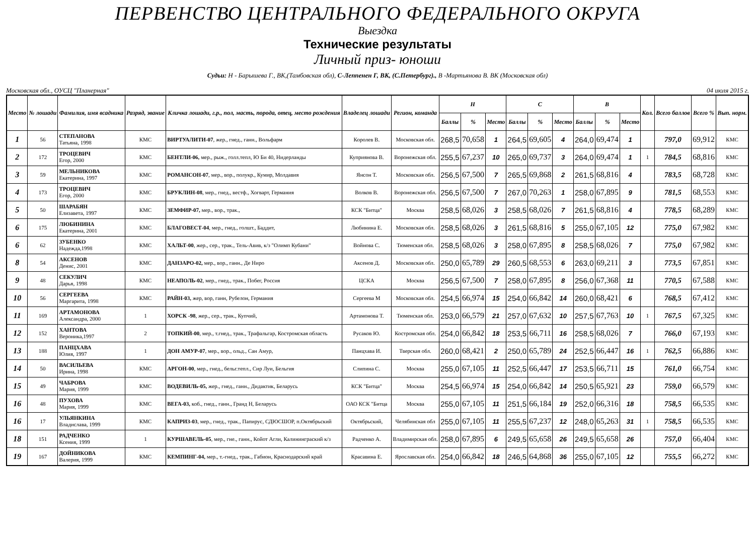ПЕРВЕНСТВО ЦЕНТРАЛЬНОГО ФЕДЕРАЛЬНОГО ОКРУГА
Выездка
Технические результаты
Личный приз- юноши
Судьи: Н - Барышева Г., ВК,(Тамбовская обл), С-Леппенен Г, ВК, (С.Петербург)., В -Мартьянова В. ВК (Московская обл)
Московская обл., ОУСЦ "Планерная" 04 июля 2015 г.
| Место | № лошади | Фамилия, имя всадника | Разряд, звание | Кличка лошади, г.р., пол, масть, порода, отец, место рождения | Владелец лошади | Регион, команда | Н | | | С | | | В | | | Кол. | Всего баллов | Всего % | Вып. норм. |
| --- | --- | --- | --- | --- | --- | --- | --- | --- | --- | --- | --- | --- | --- | --- | --- | --- | --- | --- | --- |
| | | | | | | | Баллы | % | Место | Баллы | % | Место | Баллы | % | Место | | | | |
| 1 | 56 | СТЕПАНОВА Татьяна, 1998 | КМС | ВИРТУАЛИТИ-07 , жер., гнед., ганн., Вольфарм | Королев В. | Московская обл. | 268,5 | 70,658 | 1 | 264,5 | 69,605 | 4 | 264,0 | 69,474 | 1 | | 797,0 | 69,912 | КМС |
| 2 | 172 | ТРОЦЕВИЧ Егор, 2000 | КМС | БЕНТЛИ-06, мер., рыж., голл.тепл, Ю Би 40, Нидерланды | Куприянова В. | Воронежская обл. | 255,5 | 67,237 | 10 | 265,0 | 69,737 | 3 | 264,0 | 69,474 | 1 | 1 | 784,5 | 68,816 | КМС |
| 3 | 59 | МЕЛЬНИКОВА Екатерина, 1997 | КМС | РОМАНСОН-07 , мер., вор., полукр., Кумир, Молдавия | Янсон Т. | Московская обл. | 256,5 | 67,500 | 7 | 265,5 | 69,868 | 2 | 261,5 | 68,816 | 4 | | 783,5 | 68,728 | КМС |
| 4 | 173 | ТРОЦЕВИЧ Егор, 2000 | КМС | БРУКЛИН-08 , мер., гнед., вестф., Хогварт, Германия | Волков В. | Воронежская обл. | 256,5 | 67,500 | 7 | 267,0 | 70,263 | 1 | 258,0 | 67,895 | 9 | | 781,5 | 68,553 | КМС |
| 5 | 50 | ШАРАБЯН Елизавета, 1997 | КМС | ЗЕМФИР-07, мер., вор., трак., | КСК "Битца" | Москва | 258,5 | 68,026 | 3 | 258,5 | 68,026 | 7 | 261,5 | 68,816 | 4 | | 778,5 | 68,289 | КМС |
| 6 | 175 | ЛЮБИНИНА Екатерина, 2001 | КМС | БЛАГОВЕСТ-04 , мер., гнед., голшт., Баддит, | Любинина Е. | Московская обл. | 258,5 | 68,026 | 3 | 261,5 | 68,816 | 5 | 255,0 | 67,105 | 12 | | 775,0 | 67,982 | КМС |
| 6 | 62 | ЗУБЕНКО Надежда,1998 | КМС | ХАЛЬТ-00 , жер., сер., трак., Тель-Авив, к/з "Олимп Кубани" | Войнова С. | Тюменская обл. | 258,5 | 68,026 | 3 | 258,0 | 67,895 | 8 | 258,5 | 68,026 | 7 | | 775,0 | 67,982 | КМС |
| 8 | 54 | АКСЕНОВ Денис, 2001 | КМС | ДАНЗАРО-02, мер., вор., ганн., Де Ниро | Аксенов Д. | Московская обл. | 250,0 | 65,789 | 29 | 260,5 | 68,553 | 6 | 263,0 | 69,211 | 3 | | 773,5 | 67,851 | КМС |
| 9 | 48 | СЕКУЛИЧ Дарья, 1998 | КМС | НЕАПОЛЬ-02 , мер., гнед., трак., Побег, Россия | ЦСКА | Москва | 256,5 | 67,500 | 7 | 258,0 | 67,895 | 8 | 256,0 | 67,368 | 11 | | 770,5 | 67,588 | КМС |
| 10 | 56 | СЕРГЕЕВА Маргарита, 1998 | КМС | РАЙН-03, жер, вор, ганн, Рубелон, Германия | Сергеева М | Московская обл. | 254,5 | 66,974 | 15 | 254,0 | 66,842 | 14 | 260,0 | 68,421 | 6 | | 768,5 | 67,412 | КМС |
| 11 | 169 | АРТАМОНОВА Александра, 2000 | 1 | ХОРСК -98 , жер., сер., трак., Купчий, | Артамонова Т. | Тюменская обл. | 253,0 | 66,579 | 21 | 257,0 | 67,632 | 10 | 257,5 | 67,763 | 10 | 1 | 767,5 | 67,325 | КМС |
| 12 | 152 | ХАНТОВА Вероника,1997 | 2 | ТОПКИЙ-00 , мер., т.гнед., трак., Трафальгар, Костромская область | Русаков Ю. | Костромская обл. | 254,0 | 66,842 | 18 | 253,5 | 66,711 | 16 | 258,5 | 68,026 | 7 | | 766,0 | 67,193 | КМС |
| 13 | 188 | ПАНЦХАВА Юлия, 1997 | 1 | ДОН АМУР-07 , мер., вор., ольд., Сан Амур, | Панцхава И. | Тверская обл. | 260,0 | 68,421 | 2 | 250,0 | 65,789 | 24 | 252,5 | 66,447 | 16 | 1 | 762,5 | 66,886 | КМС |
| 14 | 50 | ВАСИЛЬЕВА Ирина, 1998 | КМС | АРГОН-00 , мер., гнед., бельг.тепл., Сир Луи, Бельгия | Слипина С. | Москва | 255,0 | 67,105 | 11 | 252,5 | 66,447 | 17 | 253,5 | 66,711 | 15 | | 761,0 | 66,754 | КМС |
| 15 | 49 | ЧАБРОВА Мария, 1999 | КМС | ВОДЕВИЛЬ-05, жер., гнед., ганн., Дидактик, Беларусь | КСК "Битца" | Москва | 254,5 | 66,974 | 15 | 254,0 | 66,842 | 14 | 250,5 | 65,921 | 23 | | 759,0 | 66,579 | КМС |
| 16 | 48 | ПУХОВА Мария, 1999 | КМС | ВЕГА-03, коб., гнед., ганн., Гранд Н, Беларусь | ОАО КСК "Битца | Москва | 255,0 | 67,105 | 11 | 251,5 | 66,184 | 19 | 252,0 | 66,316 | 18 | | 758,5 | 66,535 | КМС |
| 16 | 17 | УЛЬЯНКИНА Владислава, 1999 | КМС | КАПРИЗ-03 , мер., гнед., трак., Папирус, СДЮСШОР, п.Октябрьский | Октябрьский, | Челябинская обл | 255,0 | 67,105 | 11 | 255,5 | 67,237 | 12 | 248,0 | 65,263 | 31 | 1 | 758,5 | 66,535 | КМС |
| 18 | 151 | РАДЧЕНКО Ксения, 1999 | 1 | КУРШАВЕЛЬ-05 , мер., гне., ганн., Койот Агли, Калининграский к/з | Радченко А. | Владимирская обл. | 258,0 | 67,895 | 6 | 249,5 | 65,658 | 26 | 249,5 | 65,658 | 26 | | 757,0 | 66,404 | КМС |
| 19 | 167 | ДОЙНИКОВА Валерия, 1999 | КМС | КЕМПИНГ-04, мер., т.-гнед., трак., Габион, Краснодарский край | Красавина Е. | Ярославская обл. | 254,0 | 66,842 | 18 | 246,5 | 64,868 | 36 | 255,0 | 67,105 | 12 | | 755,5 | 66,272 | КМС |